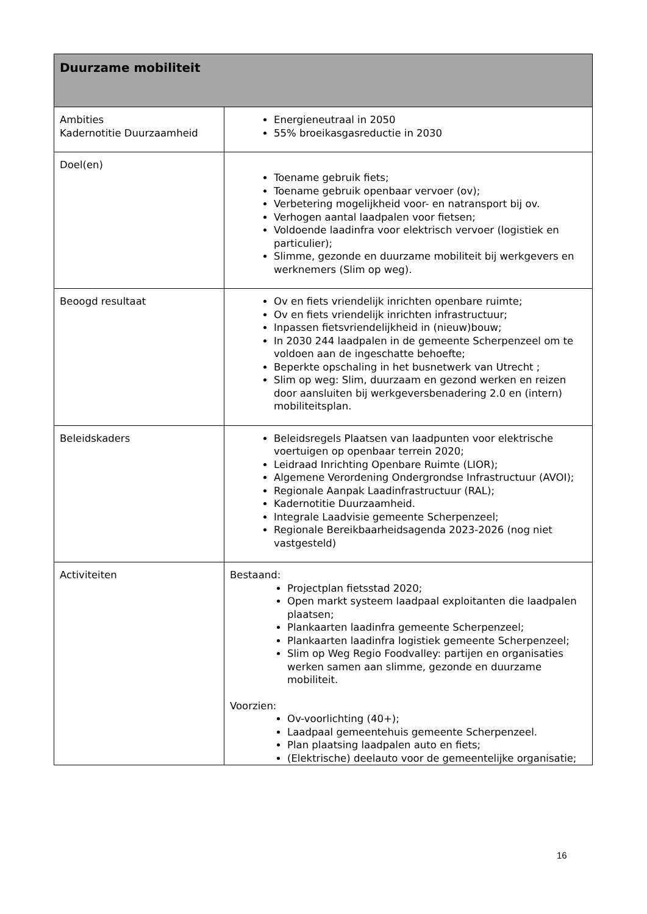| Duurzame mobiliteit | |
| --- | --- |
| Ambities Kadernotitie Duurzaamheid | Energieneutraal in 2050 55% broeikasgasreductie in 2030 |
| Doel(en) | Toename gebruik fiets; Toename gebruik openbaar vervoer (ov); Verbetering mogelijkheid voor- en natransport bij ov. Verhogen aantal laadpalen voor fietsen; Voldoende laadinfra voor elektrisch vervoer (logistiek en particulier); Slimme, gezonde en duurzame mobiliteit bij werkgevers en werknemers (Slim op weg). |
| Beoogd resultaat | Ov en fiets vriendelijk inrichten openbare ruimte; Ov en fiets vriendelijk inrichten infrastructuur; Inpassen fietsvriendelijkheid in (nieuw)bouw; In 2030 244 laadpalen in de gemeente Scherpenzeel om te voldoen aan de ingeschatte behoefte; Beperkte opschaling in het busnetwerk van Utrecht ; Slim op weg: Slim, duurzaam en gezond werken en reizen door aansluiten bij werkgeversbenadering 2.0 en (intern) mobiliteitsplan. |
| Beleidskaders | Beleidsregels Plaatsen van laadpunten voor elektrische voertuigen op openbaar terrein 2020; Leidraad Inrichting Openbare Ruimte (LIOR); Algemene Verordening Ondergrondse Infrastructuur (AVOI); Regionale Aanpak Laadinfrastructuur (RAL); Kadernotitie Duurzaamheid. Integrale Laadvisie gemeente Scherpenzeel; Regionale Bereikbaarheidsagenda 2023-2026 (nog niet vastgesteld) |
| Activiteiten | Bestaand: Projectplan fietsstad 2020; Open markt systeem laadpaal exploitanten die laadpalen plaatsen; Plankaarten laadinfra gemeente Scherpenzeel; Plankaarten laadinfra logistiek gemeente Scherpenzeel; Slim op Weg Regio Foodvalley: partijen en organisaties werken samen aan slimme, gezonde en duurzame mobiliteit. Voorzien: Ov-voorlichting (40+); Laadpaal gemeentehuis gemeente Scherpenzeel. Plan plaatsing laadpalen auto en fiets; (Elektrische) deelauto voor de gemeentelijke organisatie; |
16